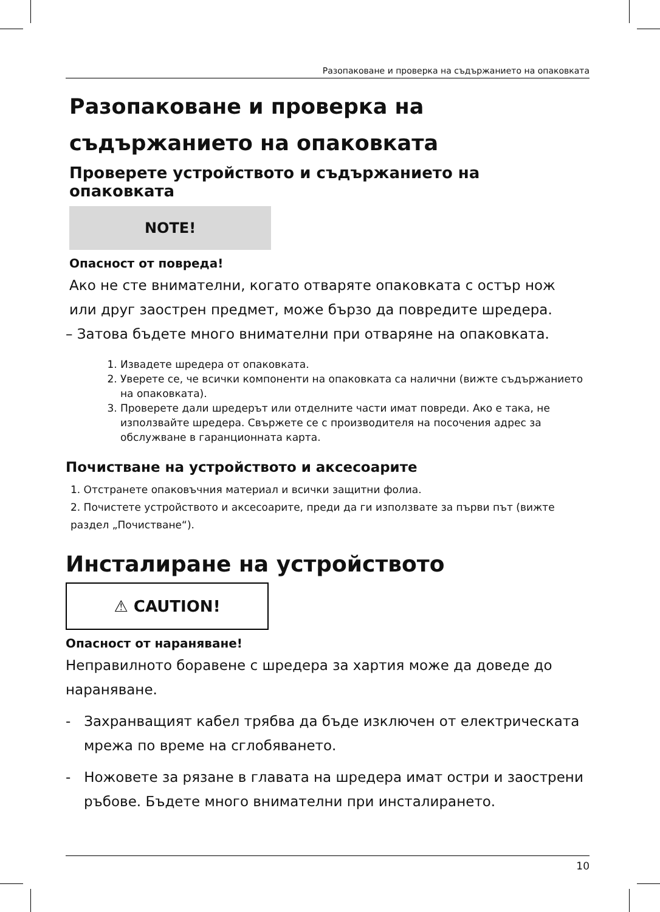Разопаковане и проверка на съдържанието на опаковката
Разопаковане и проверка на съдържанието на опаковката
Проверете устройството и съдържанието на опаковката
NOTE!
Опасност от повреда!
Ако не сте внимателни, когато отваряте опаковката с остър нож или друг заострен предмет, може бързо да повредите шредера.
– Затова бъдете много внимателни при отваряне на опаковката.
1. Извадете шредера от опаковката.
2. Уверете се, че всички компоненти на опаковката са налични (вижте съдържанието на опаковката).
3. Проверете дали шредерът или отделните части имат повреди. Ако е така, не използвайте шредера. Свържете се с производителя на посочения адрес за обслужване в гаранционната карта.
Почистване на устройството и аксесоарите
1. Отстранете опаковъчния материал и всички защитни фолиа.
2. Почистете устройството и аксесоарите, преди да ги използвате за първи път (вижте раздел „Почистване“).
Инсталиране на устройството
⚠ CAUTION!
Опасност от нараняване!
Неправилното боравене с шредера за хартия може да доведе до нараняване.
- Захранващият кабел трябва да бъде изключен от електрическата мрежа по време на сглобяването.
- Ножовете за рязане в главата на шредера имат остри и заострени ръбове. Бъдете много внимателни при инсталирането.
10